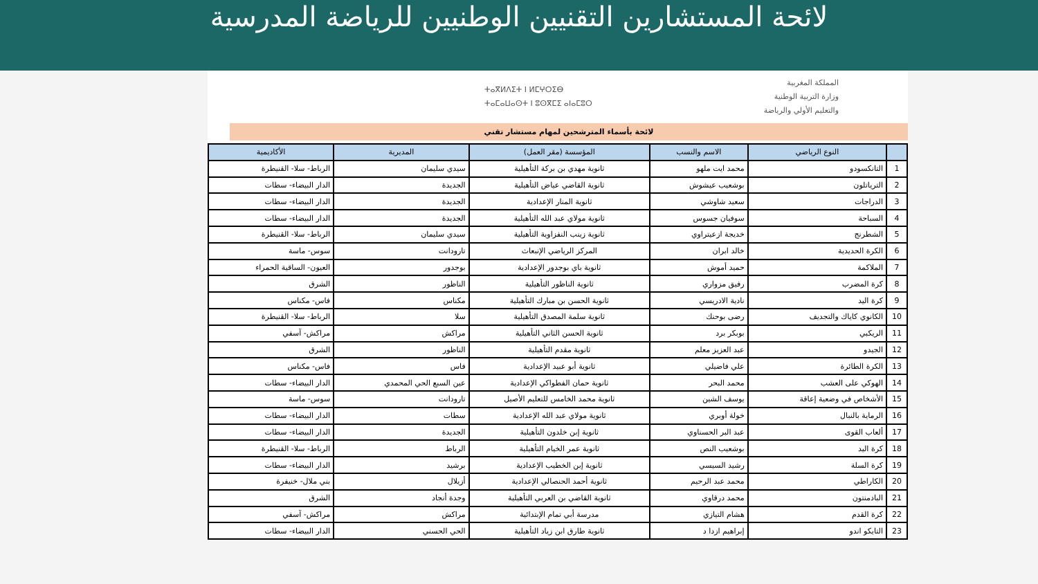لائحة المستشارين التقنيين الوطنيين للرياضة المدرسية
المملكة المغربية
وزارة التربية الوطنية
والتعليم الأولي والرياضة
ⵜⴰⴳⵍⴷⵉⵜ ⵏ ⵍⵎⵖⵔⵉⴱ
ⵜⴰⵎⴰⵡⴰⵙⵜ ⵏ ⵓⵙⴳⵎⵉ ⴰⵏⴰⵎⵓⵔ
لائحة بأسماء المترشحين لمهام مستشار تقني
| | النوع الرياضي | الاسم والنسب | المؤسسة (مقر العمل) | المديرية | الأكاديمية |
| --- | --- | --- | --- | --- | --- |
| 1 | التانكسودو | محمد ايت ملهو | ثانوية مهدي بن بركة التأهيلية | سيدي سليمان | الرباط- سلا- القنيطرة |
| 2 | الترياتلون | بوشعيب عيشوش | ثانوية القاضي عياض التأهيلية | الجديدة | الدار البيضاء- سطات |
| 3 | الدراجات | سعيد شاوشي | ثانوية المنار الإعدادية | الجديدة | الدار البيضاء- سطات |
| 4 | السباحة | سوفيان جسوس | ثانوية مولاي عبد الله التأهيلية | الجديدة | الدار البيضاء- سطات |
| 5 | الشطرنج | خديجة ازعيتراوي | ثانوية زينب النفزاوية التأهيلية | سيدي سليمان | الرباط- سلا- القنيطرة |
| 6 | الكرة الحديدية | خالد ابران | المركز الرياضي الإنبعاث | تارودانت | سوس- ماسة |
| 7 | الملاكمة | حميد أموش | ثانوية باي بوجدور الإعدادية | بوجدور | العيون- الساقية الحمراء |
| 8 | كرة المضرب | رفيق مزواري | ثانوية الناظور التأهيلية | الناظور | الشرق |
| 9 | كرة اليد | نادية الادريسي | ثانوية الحسن بن مبارك التأهيلية | مكناس | فاس- مكناس |
| 10 | الكانوي كاياك والتجديف | رضى بوحنك | ثانوية سلمة المصدق التأهيلية | سلا | الرباط- سلا- القنيطرة |
| 11 | الريكبي | بوبكر برد | ثانوية الحسن الثاني التأهيلية | مراكش | مراكش- آسفي |
| 12 | الجيدو | عبد العزيز معلم | ثانوية مقدم التأهيلية | الناظور | الشرق |
| 13 | الكرة الطائرة | علي فاضيلي | ثانوية أبو عبيد الإعدادية | فاس | فاس- مكناس |
| 14 | الهوكي على العشب | محمد البحر | ثانوية حمان الفطواكي الإعدادية | عين السبع الحي المحمدي | الدار البيضاء- سطات |
| 15 | الأشخاص في وضعية إعاقة | يوسف الشين | ثانوية محمد الخامس للتعليم الأصيل | تارودانت | سوس- ماسة |
| 16 | الرماية بالنبال | خولة أوبري | ثانوية مولاي عبد الله الإعدادية | سطات | الدار البيضاء- سطات |
| 17 | ألعاب القوى | عبد البر الحسناوي | ثانوية إبن خلدون التأهيلية | الجديدة | الدار البيضاء- سطات |
| 18 | كرة اليد | بوشعيب النص | ثانوية عمر الخيام التأهيلية | الرباط | الرباط- سلا- القنيطرة |
| 19 | كرة السلة | رشيد السيسي | ثانوية إبن الخطيب الإعدادية | برشيد | الدار البيضاء- سطات |
| 20 | الكاراطي | محمد عبد الرحيم | ثانوية أحمد الحنصالي الإعدادية | أزيلال | بني ملال- خنيفرة |
| 21 | البادمنتون | محمد درقاوي | ثانوية القاضي بن العربي التأهيلية | وجدة أنجاد | الشرق |
| 22 | كرة القدم | هشام التيازي | مدرسة أبي تمام الإبتدائية | مراكش | مراكش- آسفي |
| 23 | التايكو اندو | إبراهيم ازدا د | ثانوية طارق ابن زياد التأهيلية | الحي الحسني | الدار البيضاء- سطات |